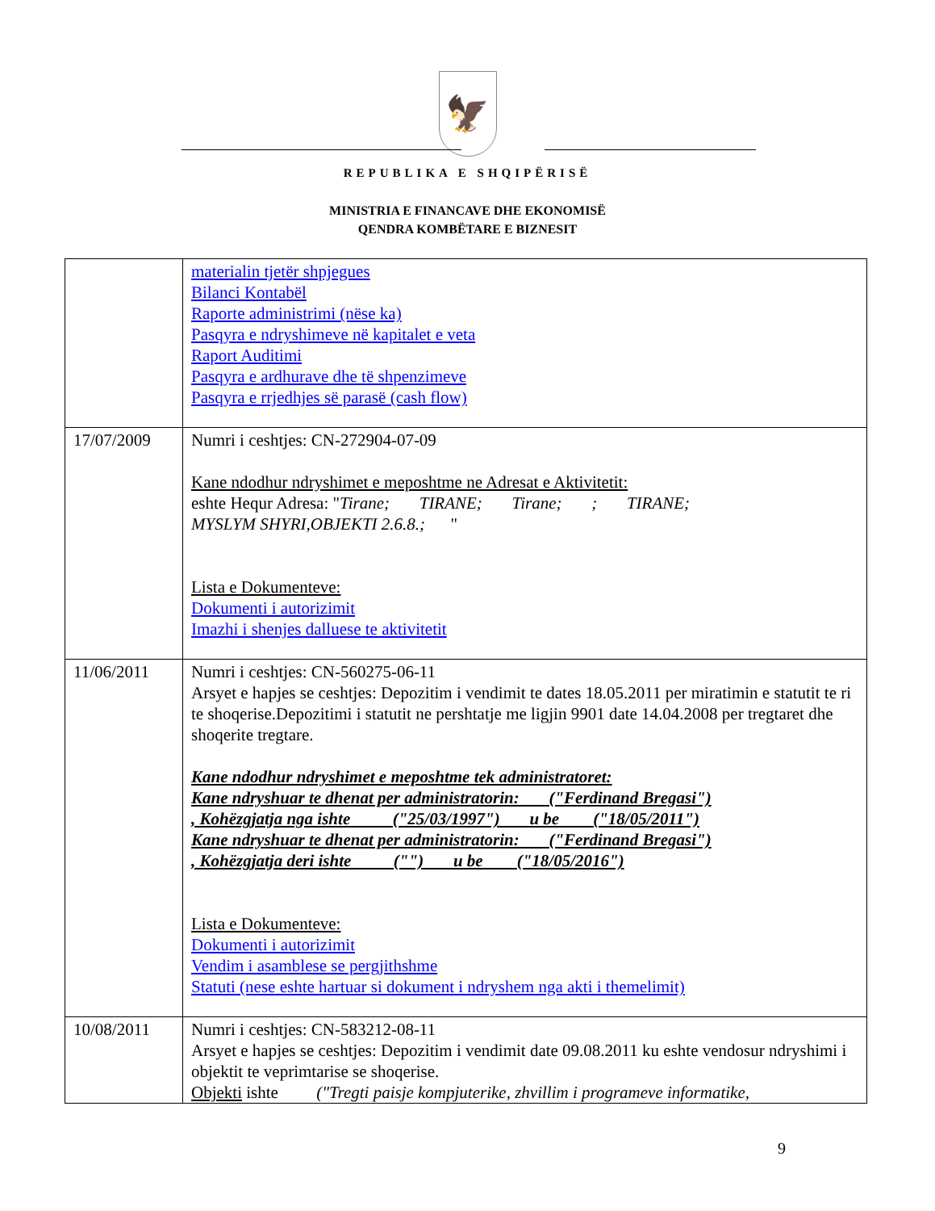🦅
REPUBLIKA E SHQIPËRISË
MINISTRIA E FINANCAVE DHE EKONOMISË
QENDRA KOMBËTARE E BIZNESIT
| | materialin tjetër shpjegues Bilanci Kontabël Raporte administrimi (nëse ka) Pasqyra e ndryshimeve në kapitalet e veta Raport Auditimi Pasqyra e ardhurave dhe të shpenzimeve Pasqyra e rrjedhjes së parasë (cash flow) |
| 17/07/2009 | Numri i ceshtjes: CN-272904-07-09 Kane ndodhur ndryshimet e meposhtme ne Adresat e Aktivitetit: eshte Hequr Adresa: " Tirane; TIRANE; Tirane; ; TIRANE; MYSLYM SHYRI,OBJEKTI 2.6.8.; " Lista e Dokumenteve: Dokumenti i autorizimit Imazhi i shenjes dalluese te aktivitetit |
| 11/06/2011 | Numri i ceshtjes: CN-560275-06-11 Arsyet e hapjes se ceshtjes: Depozitim i vendimit te dates 18.05.2011 per miratimin e statutit te ri te shoqerise.Depozitimi i statutit ne pershtatje me ligjin 9901 date 14.04.2008 per tregtaret dhe shoqerite tregtare. Kane ndodhur ndryshimet e meposhtme tek administratoret: Kane ndryshuar te dhenat per administratorin: ("Ferdinand Bregasi") , Kohëzgjatja nga ishte ("25/03/1997") u be ("18/05/2011") Kane ndryshuar te dhenat per administratorin: ("Ferdinand Bregasi") , Kohëzgjatja deri ishte ("") u be ("18/05/2016") Lista e Dokumenteve: Dokumenti i autorizimit Vendim i asamblese se pergjithshme Statuti (nese eshte hartuar si dokument i ndryshem nga akti i themelimit) |
| 10/08/2011 | Numri i ceshtjes: CN-583212-08-11 Arsyet e hapjes se ceshtjes: Depozitim i vendimit date 09.08.2011 ku eshte vendosur ndryshimi i objektit te veprimtarise se shoqerise. Objekti ishte ("Tregti paisje kompjuterike, zhvillim i programeve informatike, |
9